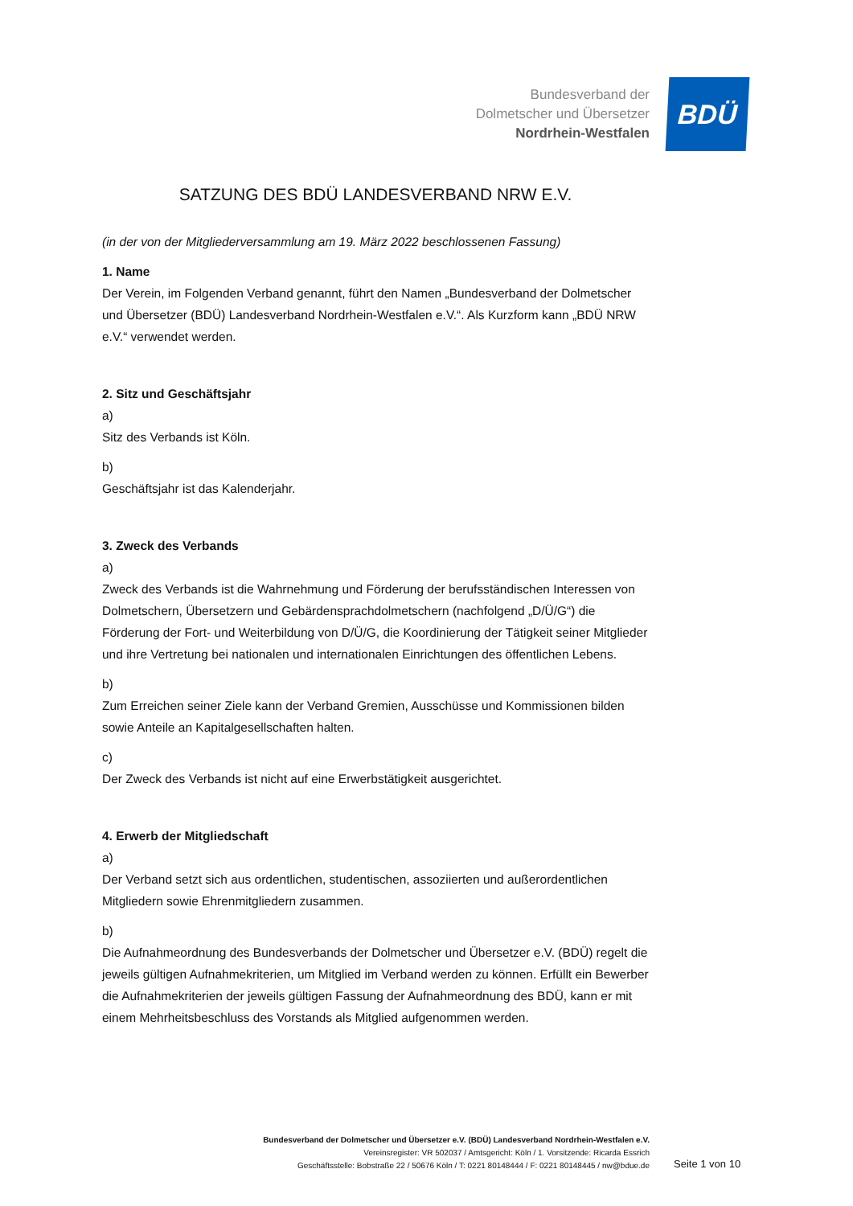Bundesverband der
Dolmetscher und Übersetzer
Nordrhein-Westfalen
BDÜ
SATZUNG DES BDÜ LANDESVERBAND NRW E.V.
(in der von der Mitgliederversammlung am 19. März 2022 beschlossenen Fassung)
1. Name
Der Verein, im Folgenden Verband genannt, führt den Namen „Bundesverband der Dolmetscher und Übersetzer (BDÜ) Landesverband Nordrhein-Westfalen e.V.“. Als Kurzform kann „BDÜ NRW e.V.“ verwendet werden.
2. Sitz und Geschäftsjahr
a)
Sitz des Verbands ist Köln.
b)
Geschäftsjahr ist das Kalenderjahr.
3. Zweck des Verbands
a)
Zweck des Verbands ist die Wahrnehmung und Förderung der berufsständischen Interessen von Dolmetschern, Übersetzern und Gebärdensprachdolmetschern (nachfolgend „D/Ü/G“) die Förderung der Fort- und Weiterbildung von D/Ü/G, die Koordinierung der Tätigkeit seiner Mitglieder und ihre Vertretung bei nationalen und internationalen Einrichtungen des öffentlichen Lebens.
b)
Zum Erreichen seiner Ziele kann der Verband Gremien, Ausschüsse und Kommissionen bilden sowie Anteile an Kapitalgesellschaften halten.
c)
Der Zweck des Verbands ist nicht auf eine Erwerbstätigkeit ausgerichtet.
4. Erwerb der Mitgliedschaft
a)
Der Verband setzt sich aus ordentlichen, studentischen, assoziierten und außerordentlichen Mitgliedern sowie Ehrenmitgliedern zusammen.
b)
Die Aufnahmeordnung des Bundesverbands der Dolmetscher und Übersetzer e.V. (BDÜ) regelt die jeweils gültigen Aufnahmekriterien, um Mitglied im Verband werden zu können. Erfüllt ein Bewerber die Aufnahmekriterien der jeweils gültigen Fassung der Aufnahmeordnung des BDÜ, kann er mit einem Mehrheitsbeschluss des Vorstands als Mitglied aufgenommen werden.
Bundesverband der Dolmetscher und Übersetzer e.V. (BDÜ) Landesverband Nordrhein-Westfalen e.V.
Vereinsregister: VR 502037 / Amtsgericht: Köln / 1. Vorsitzende: Ricarda Essrich
Geschäftsstelle: Bobstraße 22 / 50676 Köln / T: 0221 80148444 / F: 0221 80148445 / nw@bdue.de
Seite 1 von 10